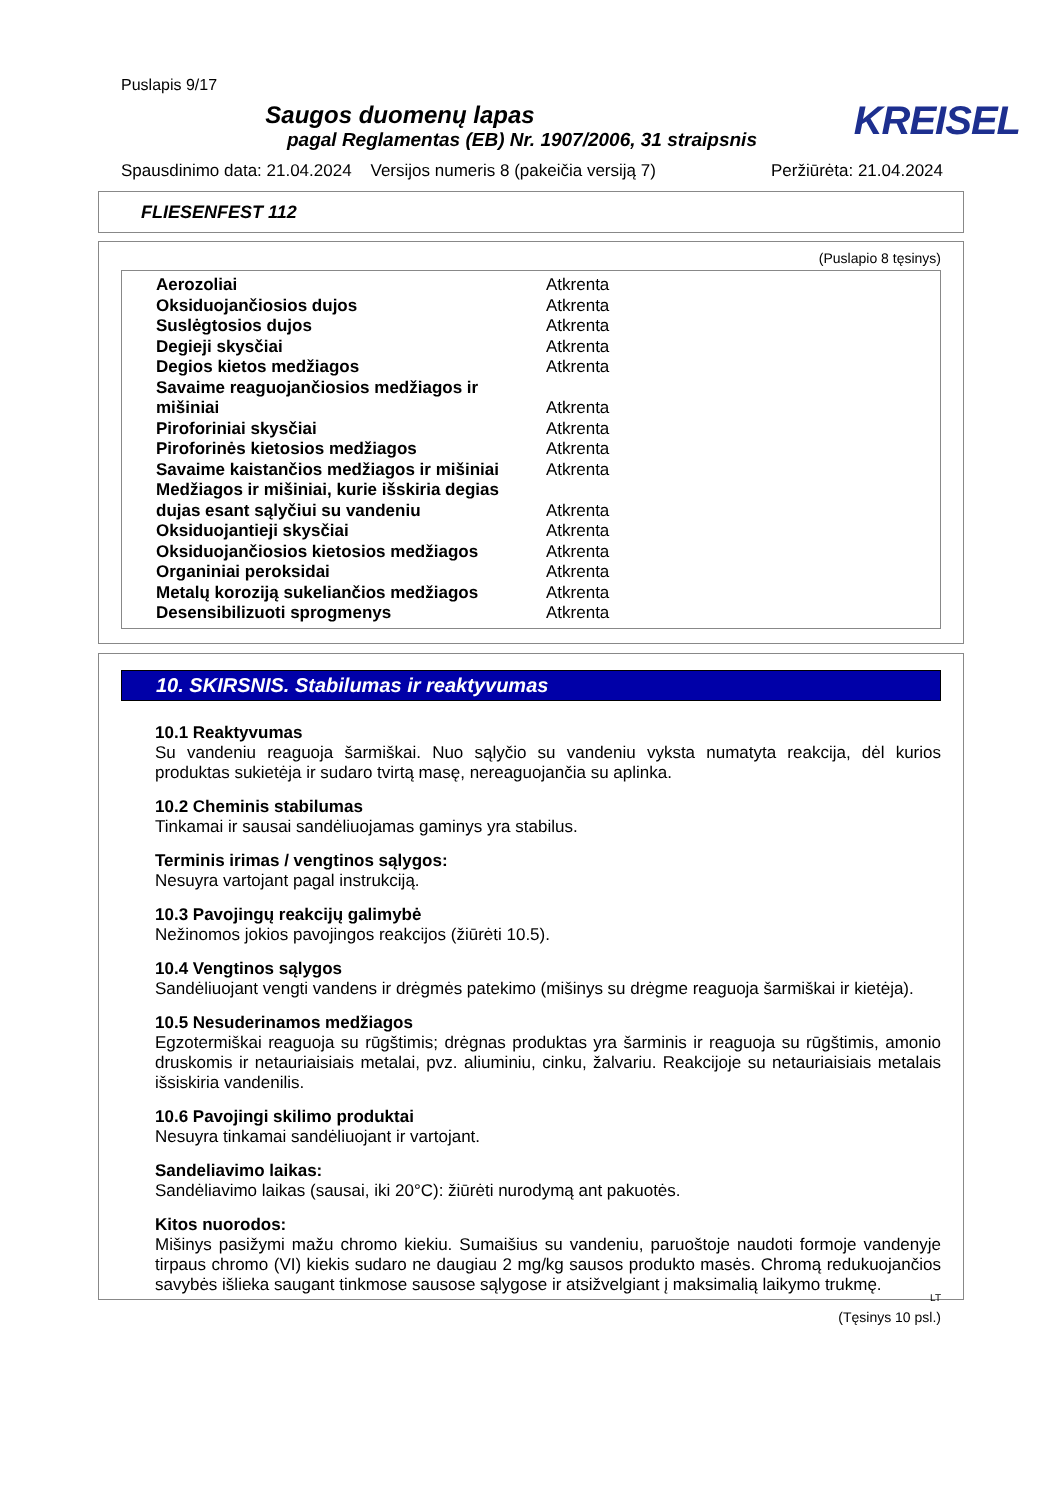Puslapis 9/17
KREISEL
Saugos duomenų lapas
pagal Reglamentas (EB) Nr. 1907/2006, 31 straipsnis
Spausdinimo data: 21.04.2024 Versijos numeris 8 (pakeičia versiją 7) Peržiūrėta: 21.04.2024
FLIESENFEST 112
(Puslapio 8 tęsinys)
| Aerozoliai | Atkrenta |
| Oksiduojančiosios dujos | Atkrenta |
| Suslėgtosios dujos | Atkrenta |
| Degieji skysčiai | Atkrenta |
| Degios kietos medžiagos | Atkrenta |
| Savaime reaguojančiosios medžiagos ir mišiniai | Atkrenta |
| Piroforiniai skysčiai | Atkrenta |
| Piroforinės kietosios medžiagos | Atkrenta |
| Savaime kaistančios medžiagos ir mišiniai | Atkrenta |
| Medžiagos ir mišiniai, kurie išskiria degias dujas esant sąlyčiui su vandeniu | Atkrenta |
| Oksiduojantieji skysčiai | Atkrenta |
| Oksiduojančiosios kietosios medžiagos | Atkrenta |
| Organiniai peroksidai | Atkrenta |
| Metalų koroziją sukeliančios medžiagos | Atkrenta |
| Desensibilizuoti sprogmenys | Atkrenta |
10. SKIRSNIS. Stabilumas ir reaktyvumas
10.1 Reaktyvumas
Su vandeniu reaguoja šarmiškai. Nuo sąlyčio su vandeniu vyksta numatyta reakcija, dėl kurios produktas sukietėja ir sudaro tvirtą masę, nereaguojančia su aplinka.
10.2 Cheminis stabilumas
Tinkamai ir sausai sandėliuojamas gaminys yra stabilus.
Terminis irimas / vengtinos sąlygos:
Nesuyra vartojant pagal instrukciją.
10.3 Pavojingų reakcijų galimybė
Nežinomos jokios pavojingos reakcijos (žiūrėti 10.5).
10.4 Vengtinos sąlygos
Sandėliuojant vengti vandens ir drėgmės patekimo (mišinys su drėgme reaguoja šarmiškai ir kietėja).
10.5 Nesuderinamos medžiagos
Egzotermiškai reaguoja su rūgštimis; drėgnas produktas yra šarminis ir reaguoja su rūgštimis, amonio druskomis ir netauriaisiais metalai, pvz. aliuminiu, cinku, žalvariu. Reakcijoje su netauriaisiais metalais išsiskiria vandenilis.
10.6 Pavojingi skilimo produktai
Nesuyra tinkamai sandėliuojant ir vartojant.
Sandeliavimo laikas:
Sandėliavimo laikas (sausai, iki 20°C): žiūrėti nurodymą ant pakuotės.
Kitos nuorodos:
Mišinys pasižymi mažu chromo kiekiu. Sumaišius su vandeniu, paruoštoje naudoti formoje vandenyje tirpaus chromo (VI) kiekis sudaro ne daugiau 2 mg/kg sausos produkto masės. Chromą redukuojančios savybės išlieka saugant tinkmose sausose sąlygose ir atsižvelgiant į maksimalią laikymo trukmę.
LT
(Tęsinys 10 psl.)